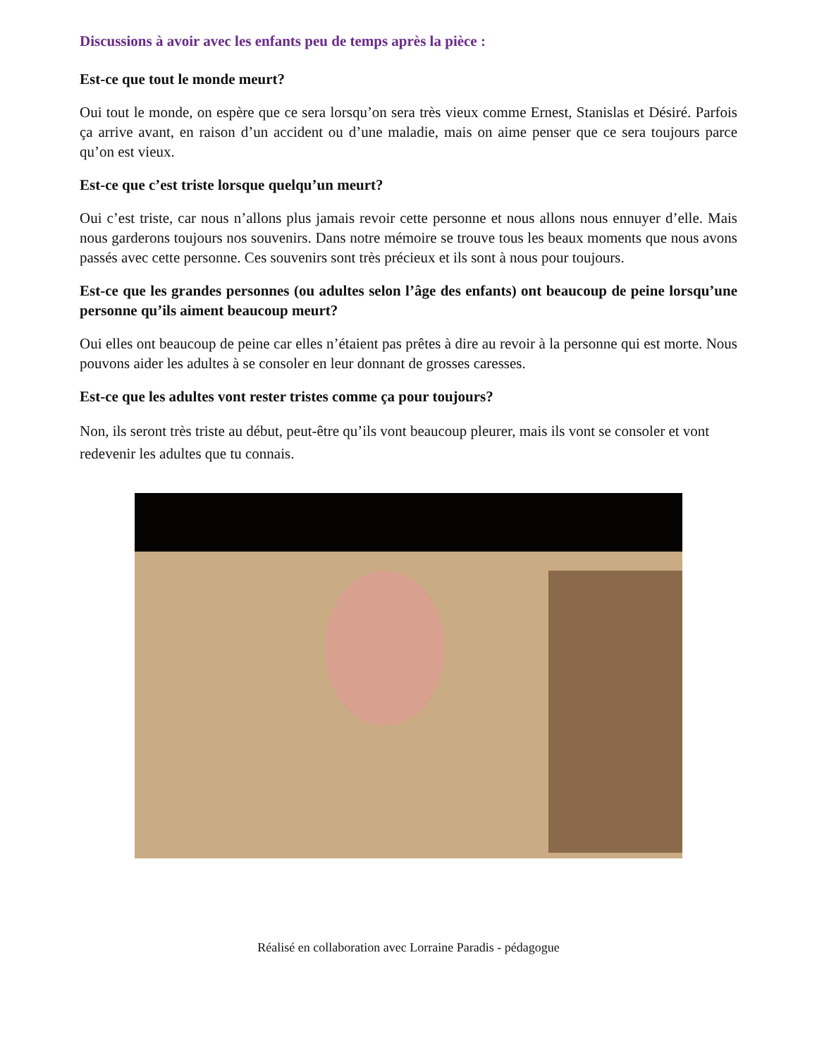Discussions à avoir avec les enfants peu de temps après la pièce :
Est-ce que tout le monde meurt?
Oui tout le monde, on espère que ce sera lorsqu’on sera très vieux comme Ernest, Stanislas et Désiré. Parfois ça arrive avant, en raison d’un accident ou d’une maladie, mais on aime penser que ce sera toujours parce qu’on est vieux.
Est-ce que c’est triste lorsque quelqu’un meurt?
Oui c’est triste, car nous n’allons plus jamais revoir cette personne et nous allons nous ennuyer d’elle. Mais nous garderons toujours nos souvenirs. Dans notre mémoire se trouve tous les beaux moments que nous avons passés avec cette personne. Ces souvenirs sont très précieux et ils sont à nous pour toujours.
Est-ce que les grandes personnes (ou adultes selon l’âge des enfants) ont beaucoup de peine lorsqu’une personne qu’ils aiment beaucoup meurt?
Oui elles ont beaucoup de peine car elles n’étaient pas prêtes à dire au revoir à la personne qui est morte. Nous pouvons aider les adultes à se consoler en leur donnant de grosses caresses.
Est-ce que les adultes vont rester tristes comme ça pour toujours?
Non, ils seront très triste au début, peut-être qu’ils vont beaucoup pleurer, mais ils vont se consoler et vont redevenir les adultes que tu connais.
Réalisé en collaboration avec Lorraine Paradis - pédagogue